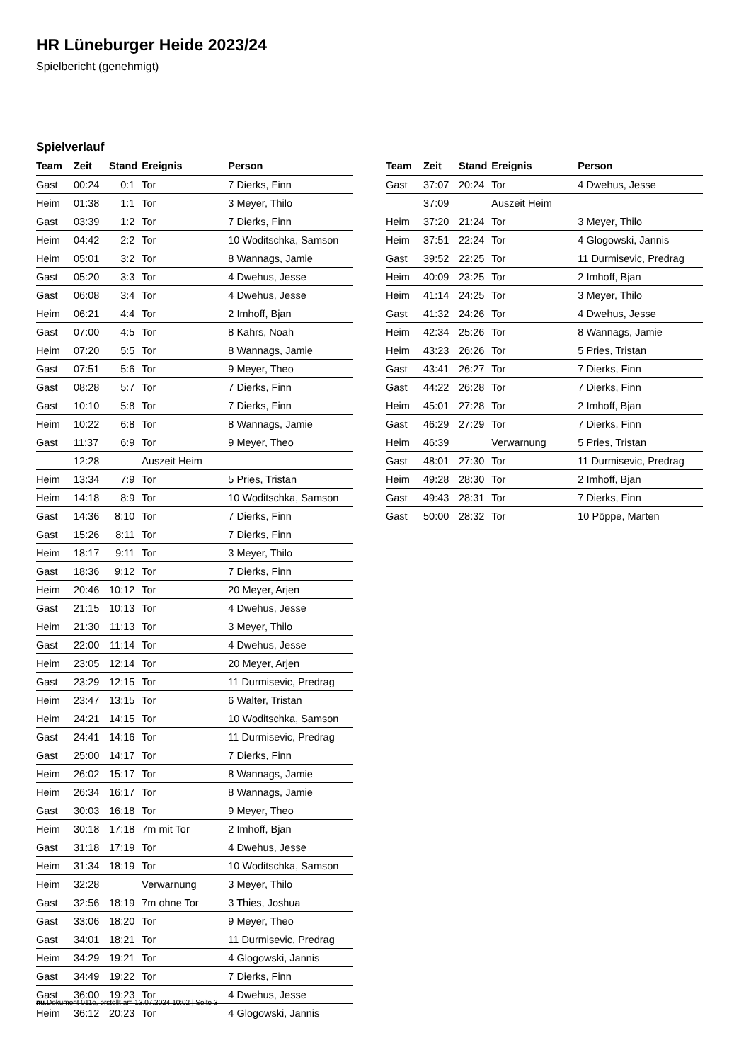HR Lüneburger Heide 2023/24
Spielbericht (genehmigt)
Spielverlauf
| Team | Zeit | Stand | Ereignis | Person |
| --- | --- | --- | --- | --- |
| Gast | 00:24 | 0:1 | Tor | 7 Dierks, Finn |
| Heim | 01:38 | 1:1 | Tor | 3 Meyer, Thilo |
| Gast | 03:39 | 1:2 | Tor | 7 Dierks, Finn |
| Heim | 04:42 | 2:2 | Tor | 10 Woditschka, Samson |
| Heim | 05:01 | 3:2 | Tor | 8 Wannags, Jamie |
| Gast | 05:20 | 3:3 | Tor | 4 Dwehus, Jesse |
| Gast | 06:08 | 3:4 | Tor | 4 Dwehus, Jesse |
| Heim | 06:21 | 4:4 | Tor | 2 Imhoff, Bjan |
| Gast | 07:00 | 4:5 | Tor | 8 Kahrs, Noah |
| Heim | 07:20 | 5:5 | Tor | 8 Wannags, Jamie |
| Gast | 07:51 | 5:6 | Tor | 9 Meyer, Theo |
| Gast | 08:28 | 5:7 | Tor | 7 Dierks, Finn |
| Gast | 10:10 | 5:8 | Tor | 7 Dierks, Finn |
| Heim | 10:22 | 6:8 | Tor | 8 Wannags, Jamie |
| Gast | 11:37 | 6:9 | Tor | 9 Meyer, Theo |
| | 12:28 | | Auszeit Heim | |
| Heim | 13:34 | 7:9 | Tor | 5 Pries, Tristan |
| Heim | 14:18 | 8:9 | Tor | 10 Woditschka, Samson |
| Gast | 14:36 | 8:10 | Tor | 7 Dierks, Finn |
| Gast | 15:26 | 8:11 | Tor | 7 Dierks, Finn |
| Heim | 18:17 | 9:11 | Tor | 3 Meyer, Thilo |
| Gast | 18:36 | 9:12 | Tor | 7 Dierks, Finn |
| Heim | 20:46 | 10:12 | Tor | 20 Meyer, Arjen |
| Gast | 21:15 | 10:13 | Tor | 4 Dwehus, Jesse |
| Heim | 21:30 | 11:13 | Tor | 3 Meyer, Thilo |
| Gast | 22:00 | 11:14 | Tor | 4 Dwehus, Jesse |
| Heim | 23:05 | 12:14 | Tor | 20 Meyer, Arjen |
| Gast | 23:29 | 12:15 | Tor | 11 Durmisevic, Predrag |
| Heim | 23:47 | 13:15 | Tor | 6 Walter, Tristan |
| Heim | 24:21 | 14:15 | Tor | 10 Woditschka, Samson |
| Gast | 24:41 | 14:16 | Tor | 11 Durmisevic, Predrag |
| Gast | 25:00 | 14:17 | Tor | 7 Dierks, Finn |
| Heim | 26:02 | 15:17 | Tor | 8 Wannags, Jamie |
| Heim | 26:34 | 16:17 | Tor | 8 Wannags, Jamie |
| Gast | 30:03 | 16:18 | Tor | 9 Meyer, Theo |
| Heim | 30:18 | 17:18 | 7m mit Tor | 2 Imhoff, Bjan |
| Gast | 31:18 | 17:19 | Tor | 4 Dwehus, Jesse |
| Heim | 31:34 | 18:19 | Tor | 10 Woditschka, Samson |
| Heim | 32:28 | | Verwarnung | 3 Meyer, Thilo |
| Gast | 32:56 | 18:19 | 7m ohne Tor | 3 Thies, Joshua |
| Gast | 33:06 | 18:20 | Tor | 9 Meyer, Theo |
| Gast | 34:01 | 18:21 | Tor | 11 Durmisevic, Predrag |
| Heim | 34:29 | 19:21 | Tor | 4 Glogowski, Jannis |
| Gast | 34:49 | 19:22 | Tor | 7 Dierks, Finn |
| Gast | 36:00 | 19:23 | Tor | 4 Dwehus, Jesse |
| Heim | 36:12 | 20:23 | Tor | 4 Glogowski, Jannis |
| Team | Zeit | Stand | Ereignis | Person |
| --- | --- | --- | --- | --- |
| Gast | 37:07 | 20:24 | Tor | 4 Dwehus, Jesse |
| | 37:09 | | Auszeit Heim | |
| Heim | 37:20 | 21:24 | Tor | 3 Meyer, Thilo |
| Heim | 37:51 | 22:24 | Tor | 4 Glogowski, Jannis |
| Gast | 39:52 | 22:25 | Tor | 11 Durmisevic, Predrag |
| Heim | 40:09 | 23:25 | Tor | 2 Imhoff, Bjan |
| Heim | 41:14 | 24:25 | Tor | 3 Meyer, Thilo |
| Gast | 41:32 | 24:26 | Tor | 4 Dwehus, Jesse |
| Heim | 42:34 | 25:26 | Tor | 8 Wannags, Jamie |
| Heim | 43:23 | 26:26 | Tor | 5 Pries, Tristan |
| Gast | 43:41 | 26:27 | Tor | 7 Dierks, Finn |
| Gast | 44:22 | 26:28 | Tor | 7 Dierks, Finn |
| Heim | 45:01 | 27:28 | Tor | 2 Imhoff, Bjan |
| Gast | 46:29 | 27:29 | Tor | 7 Dierks, Finn |
| Heim | 46:39 | | Verwarnung | 5 Pries, Tristan |
| Gast | 48:01 | 27:30 | Tor | 11 Durmisevic, Predrag |
| Heim | 49:28 | 28:30 | Tor | 2 Imhoff, Bjan |
| Gast | 49:43 | 28:31 | Tor | 7 Dierks, Finn |
| Gast | 50:00 | 28:32 | Tor | 10 Pöppe, Marten |
nu.Dokument 011e, erstellt am 13.07.2024 10:02 | Seite 3